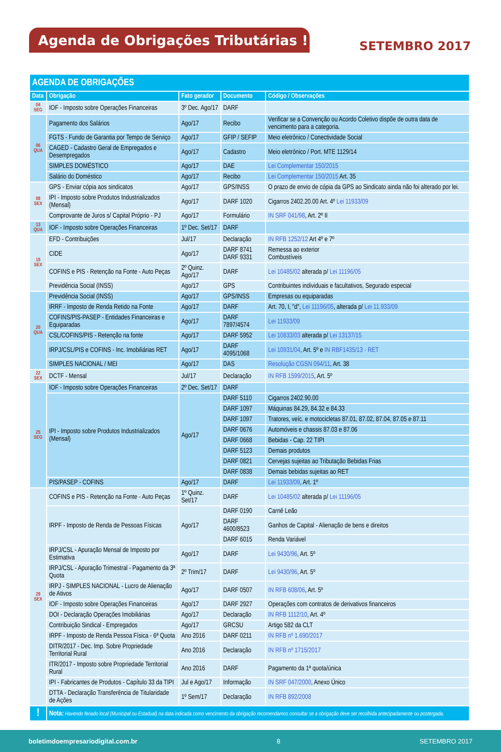Agenda de Obrigações Tributárias !
SETEMBRO 2017
| AGENDA DE OBRIGAÇÕES | | | | |
| Data | Obrigação | Fato gerador | Documento | Código / Observações |
| 04 SEG | IOF - Imposto sobre Operações Financeiras | 3º Dec. Ago/17 | DARF | |
| 06 QUA | Pagamento dos Salários | Ago/17 | Recibo | Verificar se a Convenção ou Acordo Coletivo dispõe de outra data de vencimento para a categoria. |
| | FGTS - Fundo de Garantia por Tempo de Serviço | Ago/17 | GFIP / SEFIP | Meio eletrônico / Conectividade Social |
| | CAGED - Cadastro Geral de Empregados e Desempregados | Ago/17 | Cadastro | Meio eletrônico / Port. MTE 1129/14 |
| | SIMPLES DOMÉSTICO | Ago/17 | DAE | Lei Complementar 150/2015 |
| | Salário do Doméstico | Ago/17 | Recibo | Lei Complementar 150/2015 Art. 35 |
| 08 SEX | GPS - Enviar cópia aos sindicatos | Ago/17 | GPS/INSS | O prazo de envio de cópia da GPS ao Sindicato ainda não foi alterado por lei. |
| | IPI - Imposto sobre Produtos Industrializados (Mensal) | Ago/17 | DARF 1020 | Cigarros 2402.20.00 Art. 4º Lei 11933/09 |
| | Comprovante de Juros s/ Capital Próprio - PJ | Ago/17 | Formulário | IN SRF 041/98 , Art. 2º II |
| 13 QUA | IOF - Imposto sobre Operações Financeiras | 1º Dec. Set/17 | DARF | |
| 15 SEX | EFD - Contribuições | Jul/17 | Declaração | IN RFB 1252/12 Art 4º e 7º |
| | CIDE | Ago/17 | DARF 8741 DARF 9331 | Remessa ao exterior Combustíveis |
| | COFINS e PIS - Retenção na Fonte - Auto Peças | 2º Quinz. Ago/17 | DARF | Lei 10485/02 alterada p/ Lei 11196/05 |
| | Previdência Social (INSS) | Ago/17 | GPS | Contribuintes individuais e facultativos, Segurado especial |
| 20 QUA | Previdência Social (INSS) | Ago/17 | GPS/INSS | Empresas ou equiparadas |
| | IRRF - Imposto de Renda Retido na Fonte | Ago/17 | DARF | Art. 70, I, "d", Lei 11196/05 , alterada p/ Lei 11.933/09 |
| | COFINS/PIS-PASEP - Entidades Financeiras e Equiparadas | Ago/17 | DARF 7897/4574 | Lei 11933/09 |
| | CSL/COFINS/PIS - Retenção na fonte | Ago/17 | DARF 5952 | Lei 10833/03 alterada p/ Lei 13137/15 |
| | IRPJ/CSL/PIS e COFINS - Inc. Imobiliárias RET | Ago/17 | DARF 4095/1068 | Lei 10931/04 , Art. 5º e IN RBF1435/13 - RET |
| | SIMPLES NACIONAL / MEI | Ago/17 | DAS | Resolução CGSN 094/11 , Art. 38 |
| 22 SEX | DCTF - Mensal | Jul/17 | Declaração | IN RFB 1599/2015 , Art. 5º |
| 25 SEG | IOF - Imposto sobre Operações Financeiras | 2º Dec. Set/17 | DARF | |
| | IPI - Imposto sobre Produtos Industrializados (Mensal) | Ago/17 | DARF 5110 | Cigarros 2402.90.00 |
| | | | DARF 1097 | Máquinas 84.29, 84.32 e 84.33 |
| | | | DARF 1097 | Tratores, veíc. e motocicletas 87.01, 87.02, 87.04, 87.05 e 87.11 |
| | | | DARF 0676 | Automóveis e chassis 87.03 e 87.06 |
| | | | DARF 0668 | Bebidas - Cap. 22 TIPI |
| | | | DARF 5123 | Demais produtos |
| | | | DARF 0821 | Cervejas sujeitas ao Tributação Bebidas Frias |
| | | | DARF 0838 | Demais bebidas sujeitas ao RET |
| | PIS/PASEP - COFINS | Ago/17 | DARF | Lei 11933/09 , Art. 1º |
| 29 SEX | COFINS e PIS - Retenção na Fonte - Auto Peças | 1º Quinz. Set/17 | DARF | Lei 10485/02 alterada p/ Lei 11196/05 |
| | IRPF - Imposto de Renda de Pessoas Físicas | Ago/17 | DARF 0190 | Carnê Leão |
| | | | DARF 4600/8523 | Ganhos de Capital - Alienação de bens e direitos |
| | | | DARF 6015 | Renda Variável |
| | IRPJ/CSL - Apuração Mensal de Imposto por Estimativa | Ago/17 | DARF | Lei 9430/96 , Art. 5º |
| | IRPJ/CSL - Apuração Trimestral - Pagamento da 3ª Quota | 2º Trim/17 | DARF | Lei 9430/96 , Art. 5º |
| | IRPJ - SIMPLES NACIONAL - Lucro de Alienação de Ativos | Ago/17 | DARF 0507 | IN RFB 608/06 , Art. 5º |
| | IOF - Imposto sobre Operações Financeiras | Ago/17 | DARF 2927 | Operações com contratos de derivativos financeiros |
| | DOI - Declaração Operações Imobiliárias | Ago/17 | Declaração | IN RFB 1112/10 , Art. 4º |
| | Contribuição Sindical - Empregados | Ago/17 | GRCSU | Artigo 582 da CLT |
| | IRPF - Imposto de Renda Pessoa Física - 6ª Quota | Ano 2016 | DARF 0211 | IN RFB nº 1.690/2017 |
| | DITR/2017 - Dec. Imp. Sobre Propriedade Territorial Rural | Ano 2016 | Declaração | IN RFB nº 1715/2017 |
| | ITR/2017 - Imposto sobre Propriedade Territorial Rural | Ano 2016 | DARF | Pagamento da 1ª quota/única |
| | IPI - Fabricantes de Produtos - Capítulo 33 da TIPI | Jul e Ago/17 | Informação | IN SRF 047/2000 , Anexo Único |
| | DTTA - Declaração Transferência de Titularidade de Ações | 1º Sem/17 | Declaração | IN RFB 892/2008 |
| ! | Nota: Havendo feriado local (Municipal ou Estadual) na data indicada como vencimento da obrigação recomendamos consultar se a obrigação deve ser recolhida antecipadamente ou postergada. | | | |
boletimdoempresariodigital.com.br 8 SETEMBRO 2017